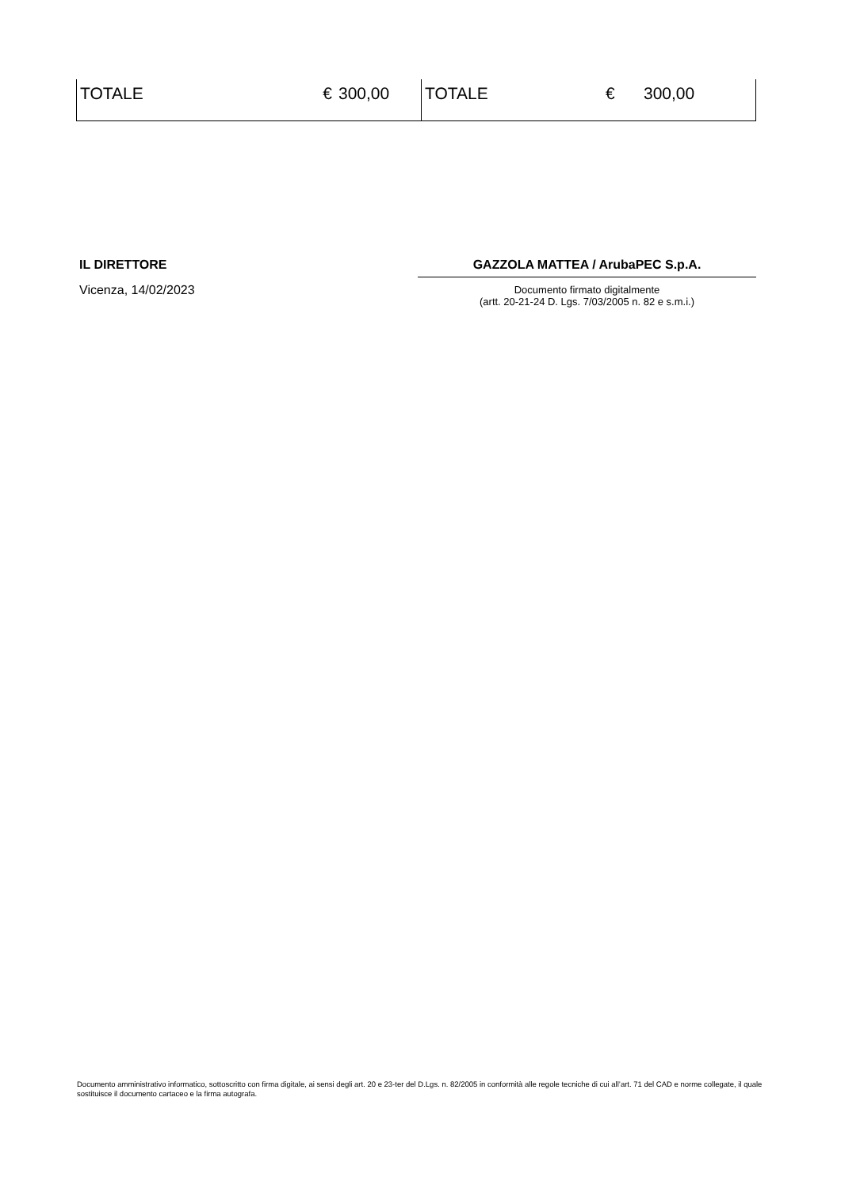| TOTALE | € | 300,00 | TOTALE | € | 300,00 |
IL DIRETTORE
Vicenza, 14/02/2023
GAZZOLA MATTEA / ArubaPEC S.p.A.
Documento firmato digitalmente
(artt. 20-21-24 D. Lgs. 7/03/2005 n. 82 e s.m.i.)
Documento amministrativo informatico, sottoscritto con firma digitale, ai sensi degli art. 20 e 23-ter del D.Lgs. n. 82/2005 in conformità alle regole tecniche di cui all’art. 71 del CAD e norme collegate, il quale sostituisce il documento cartaceo e la firma autografa.